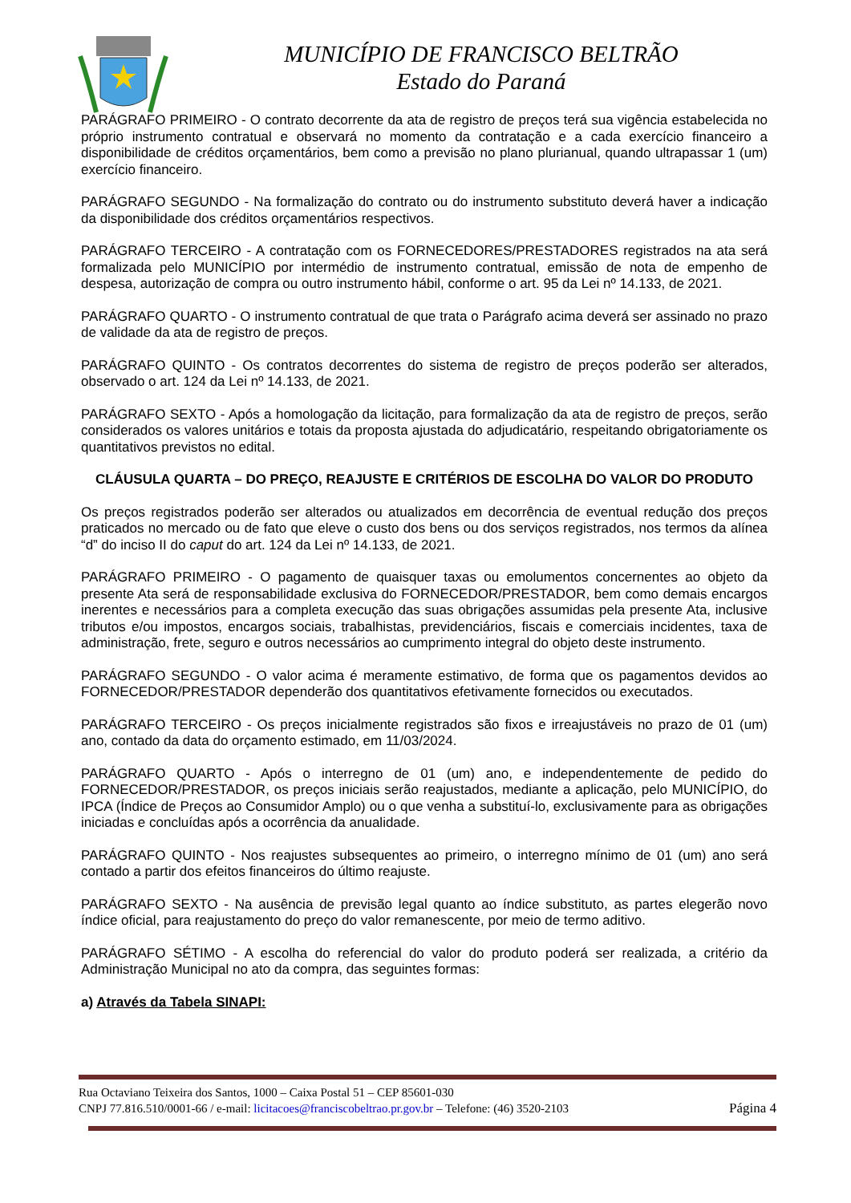MUNICÍPIO DE FRANCISCO BELTRÃO
Estado do Paraná
PARÁGRAFO PRIMEIRO - O contrato decorrente da ata de registro de preços terá sua vigência estabelecida no próprio instrumento contratual e observará no momento da contratação e a cada exercício financeiro a disponibilidade de créditos orçamentários, bem como a previsão no plano plurianual, quando ultrapassar 1 (um) exercício financeiro.
PARÁGRAFO SEGUNDO - Na formalização do contrato ou do instrumento substituto deverá haver a indicação da disponibilidade dos créditos orçamentários respectivos.
PARÁGRAFO TERCEIRO - A contratação com os FORNECEDORES/PRESTADORES registrados na ata será formalizada pelo MUNICÍPIO por intermédio de instrumento contratual, emissão de nota de empenho de despesa, autorização de compra ou outro instrumento hábil, conforme o art. 95 da Lei nº 14.133, de 2021.
PARÁGRAFO QUARTO - O instrumento contratual de que trata o Parágrafo acima deverá ser assinado no prazo de validade da ata de registro de preços.
PARÁGRAFO QUINTO - Os contratos decorrentes do sistema de registro de preços poderão ser alterados, observado o art. 124 da Lei nº 14.133, de 2021.
PARÁGRAFO SEXTO - Após a homologação da licitação, para formalização da ata de registro de preços, serão considerados os valores unitários e totais da proposta ajustada do adjudicatário, respeitando obrigatoriamente os quantitativos previstos no edital.
CLÁUSULA QUARTA – DO PREÇO, REAJUSTE E CRITÉRIOS DE ESCOLHA DO VALOR DO PRODUTO
Os preços registrados poderão ser alterados ou atualizados em decorrência de eventual redução dos preços praticados no mercado ou de fato que eleve o custo dos bens ou dos serviços registrados, nos termos da alínea “d” do inciso II do caput do art. 124 da Lei nº 14.133, de 2021.
PARÁGRAFO PRIMEIRO - O pagamento de quaisquer taxas ou emolumentos concernentes ao objeto da presente Ata será de responsabilidade exclusiva do FORNECEDOR/PRESTADOR, bem como demais encargos inerentes e necessários para a completa execução das suas obrigações assumidas pela presente Ata, inclusive tributos e/ou impostos, encargos sociais, trabalhistas, previdenciários, fiscais e comerciais incidentes, taxa de administração, frete, seguro e outros necessários ao cumprimento integral do objeto deste instrumento.
PARÁGRAFO SEGUNDO - O valor acima é meramente estimativo, de forma que os pagamentos devidos ao FORNECEDOR/PRESTADOR dependerão dos quantitativos efetivamente fornecidos ou executados.
PARÁGRAFO TERCEIRO - Os preços inicialmente registrados são fixos e irreajustáveis no prazo de 01 (um) ano, contado da data do orçamento estimado, em 11/03/2024.
PARÁGRAFO QUARTO - Após o interregno de 01 (um) ano, e independentemente de pedido do FORNECEDOR/PRESTADOR, os preços iniciais serão reajustados, mediante a aplicação, pelo MUNICÍPIO, do IPCA (Índice de Preços ao Consumidor Amplo) ou o que venha a substituí-lo, exclusivamente para as obrigações iniciadas e concluídas após a ocorrência da anualidade.
PARÁGRAFO QUINTO - Nos reajustes subsequentes ao primeiro, o interregno mínimo de 01 (um) ano será contado a partir dos efeitos financeiros do último reajuste.
PARÁGRAFO SEXTO - Na ausência de previsão legal quanto ao índice substituto, as partes elegerão novo índice oficial, para reajustamento do preço do valor remanescente, por meio de termo aditivo.
PARÁGRAFO SÉTIMO - A escolha do referencial do valor do produto poderá ser realizada, a critério da Administração Municipal no ato da compra, das seguintes formas:
a) Através da Tabela SINAPI:
Rua Octaviano Teixeira dos Santos, 1000 – Caixa Postal 51 – CEP 85601-030
CNPJ 77.816.510/0001-66 / e-mail: licitacoes@franciscobeltrao.pr.gov.br – Telefone: (46) 3520-2103 Página 4